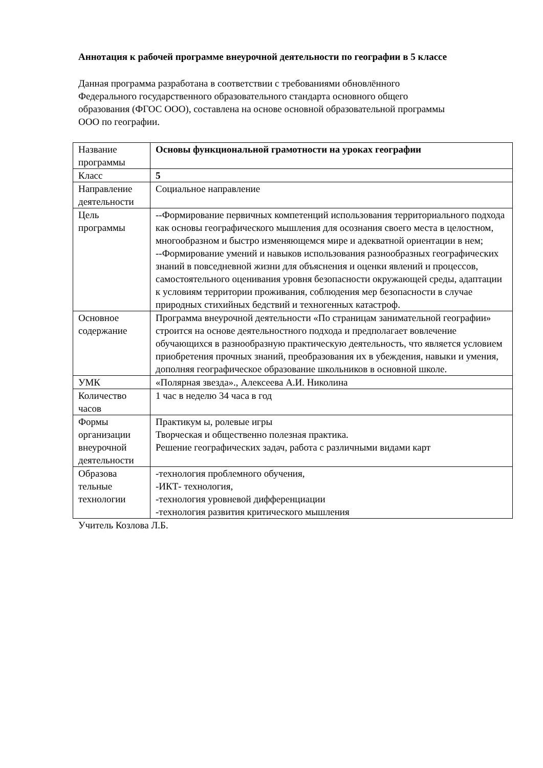Аннотация к рабочей программе внеурочной деятельности по географии в 5 классе
Данная программа разработана в соответствии с требованиями обновлённого
Федерального государственного образовательного стандарта основного общего
образования (ФГОС ООО), составлена на основе основной образовательной программы
ООО по географии.
| Название программы | Основы функциональной грамотности на уроках географии |
| Класс | 5 |
| Направление деятельности | Социальное направление |
| Цель программы | --Формирование первичных компетенций использования территориального подхода как основы географического мышления для осознания своего места в целостном, многообразном и быстро изменяющемся мире и адекватной ориентации в нем; --Формирование умений и навыков использования разнообразных географических знаний в повседневной жизни для объяснения и оценки явлений и процессов, самостоятельного оценивания уровня безопасности окружающей среды, адаптации к условиям территории проживания, соблюдения мер безопасности в случае природных стихийных бедствий и техногенных катастроф. |
| Основное содержание | Программа внеурочной деятельности «По страницам занимательной географии» строится на основе деятельностного подхода и предполагает вовлечение обучающихся в разнообразную практическую деятельность, что является условием приобретения прочных знаний, преобразования их в убеждения, навыки и умения, дополняя географическое образование школьников в основной школе. |
| УМК | «Полярная звезда»., Алексеева А.И. Николина |
| Количество часов | 1 час в неделю 34 часа в год |
| Формы организации внеурочной деятельности | Практикум ы, ролевые игры Творческая и общественно полезная практика. Решение географических задач, работа с различными видами карт |
| Образова тельные технологии | -технология проблемного обучения, -ИКТ- технология, -технология уровневой дифференциации -технология развития критического мышления |
Учитель Козлова Л.Б.